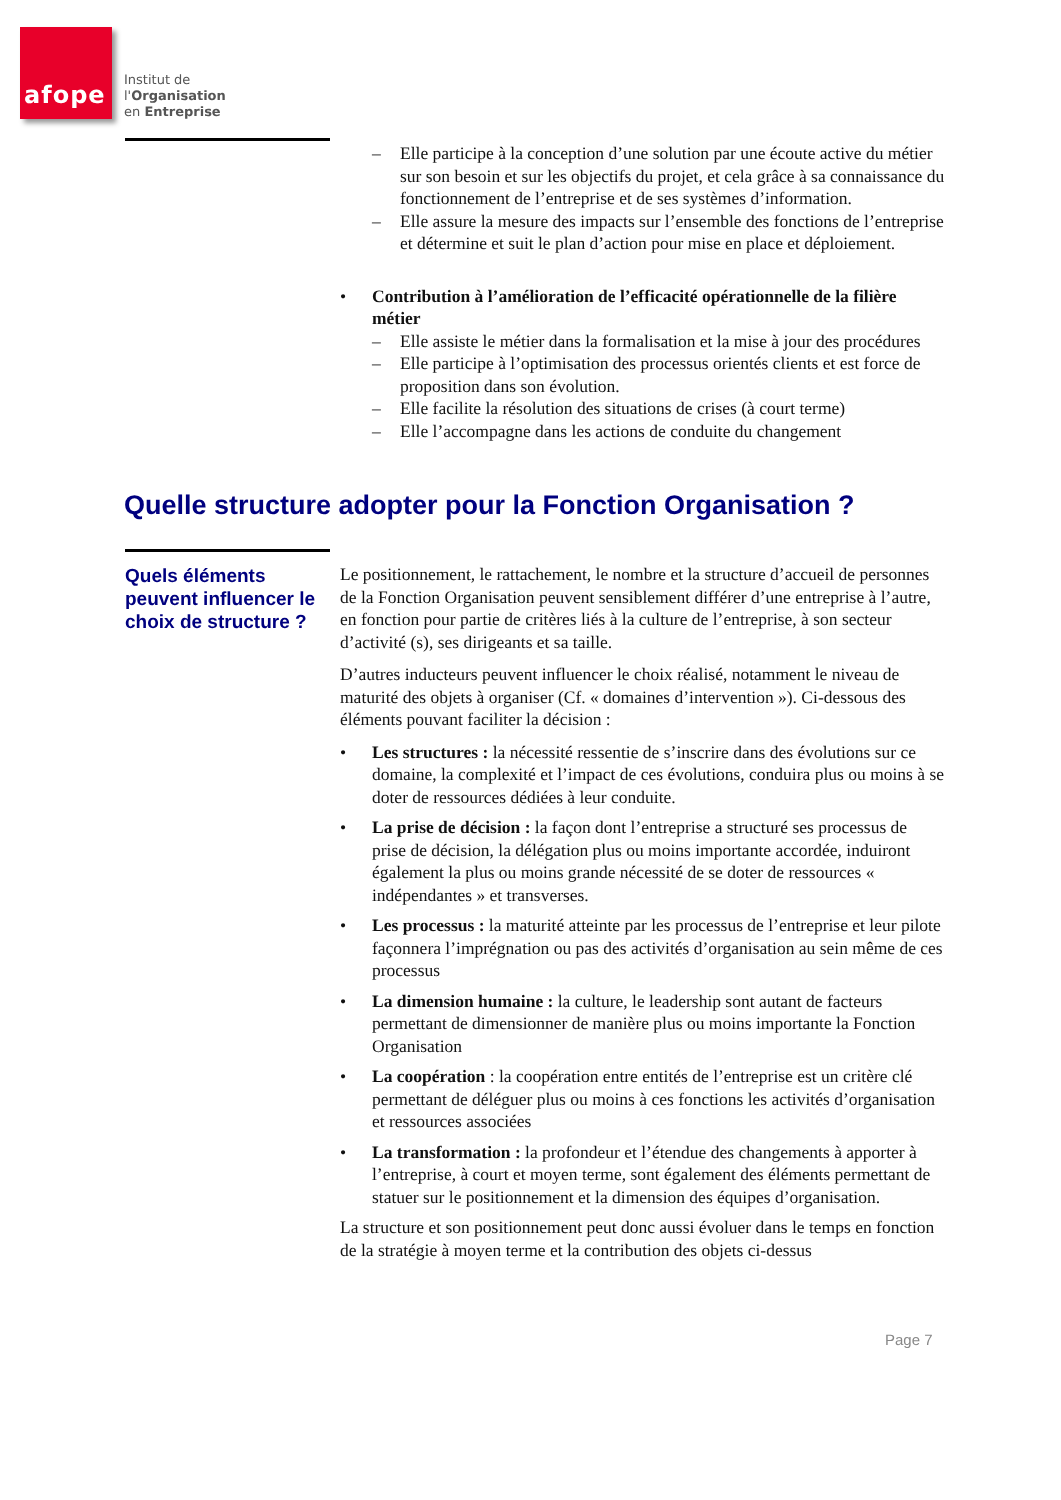afope
Institut de
l'Organisation
en Entreprise
– Elle participe à la conception d’une solution par une écoute active du métier sur son besoin et sur les objectifs du projet, et cela grâce à sa connaissance du fonctionnement de l’entreprise et de ses systèmes d’information.
– Elle assure la mesure des impacts sur l’ensemble des fonctions de l’entreprise et détermine et suit le plan d’action pour mise en place et déploiement.
• Contribution à l’amélioration de l’efficacité opérationnelle de la filière métier
– Elle assiste le métier dans la formalisation et la mise à jour des procédures
– Elle participe à l’optimisation des processus orientés clients et est force de proposition dans son évolution.
– Elle facilite la résolution des situations de crises (à court terme)
– Elle l’accompagne dans les actions de conduite du changement
Quelle structure adopter pour la Fonction Organisation ?
Quels éléments peuvent influencer le choix de structure ?
Le positionnement, le rattachement, le nombre et la structure d’accueil de personnes de la Fonction Organisation peuvent sensiblement différer d’une entreprise à l’autre, en fonction pour partie de critères liés à la culture de l’entreprise, à son secteur d’activité (s), ses dirigeants et sa taille.
D’autres inducteurs peuvent influencer le choix réalisé, notamment le niveau de maturité des objets à organiser (Cf. « domaines d’intervention »). Ci-dessous des éléments pouvant faciliter la décision :
• Les structures : la nécessité ressentie de s’inscrire dans des évolutions sur ce domaine, la complexité et l’impact de ces évolutions, conduira plus ou moins à se doter de ressources dédiées à leur conduite.
• La prise de décision : la façon dont l’entreprise a structuré ses processus de prise de décision, la délégation plus ou moins importante accordée, induiront également la plus ou moins grande nécessité de se doter de ressources « indépendantes » et transverses.
• Les processus : la maturité atteinte par les processus de l’entreprise et leur pilote façonnera l’imprégnation ou pas des activités d’organisation au sein même de ces processus
• La dimension humaine : la culture, le leadership sont autant de facteurs permettant de dimensionner de manière plus ou moins importante la Fonction Organisation
• La coopération : la coopération entre entités de l’entreprise est un critère clé permettant de déléguer plus ou moins à ces fonctions les activités d’organisation et ressources associées
• La transformation : la profondeur et l’étendue des changements à apporter à l’entreprise, à court et moyen terme, sont également des éléments permettant de statuer sur le positionnement et la dimension des équipes d’organisation.
La structure et son positionnement peut donc aussi évoluer dans le temps en fonction de la stratégie à moyen terme et la contribution des objets ci-dessus
Page 7